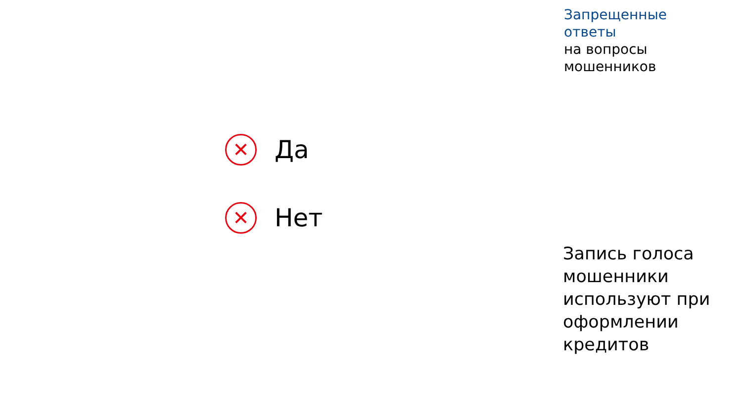Запрещенные
ответы
на вопросы
мошенников
✕
Да
✕
Нет
Запись голоса
мошенники
используют при
оформлении
кредитов